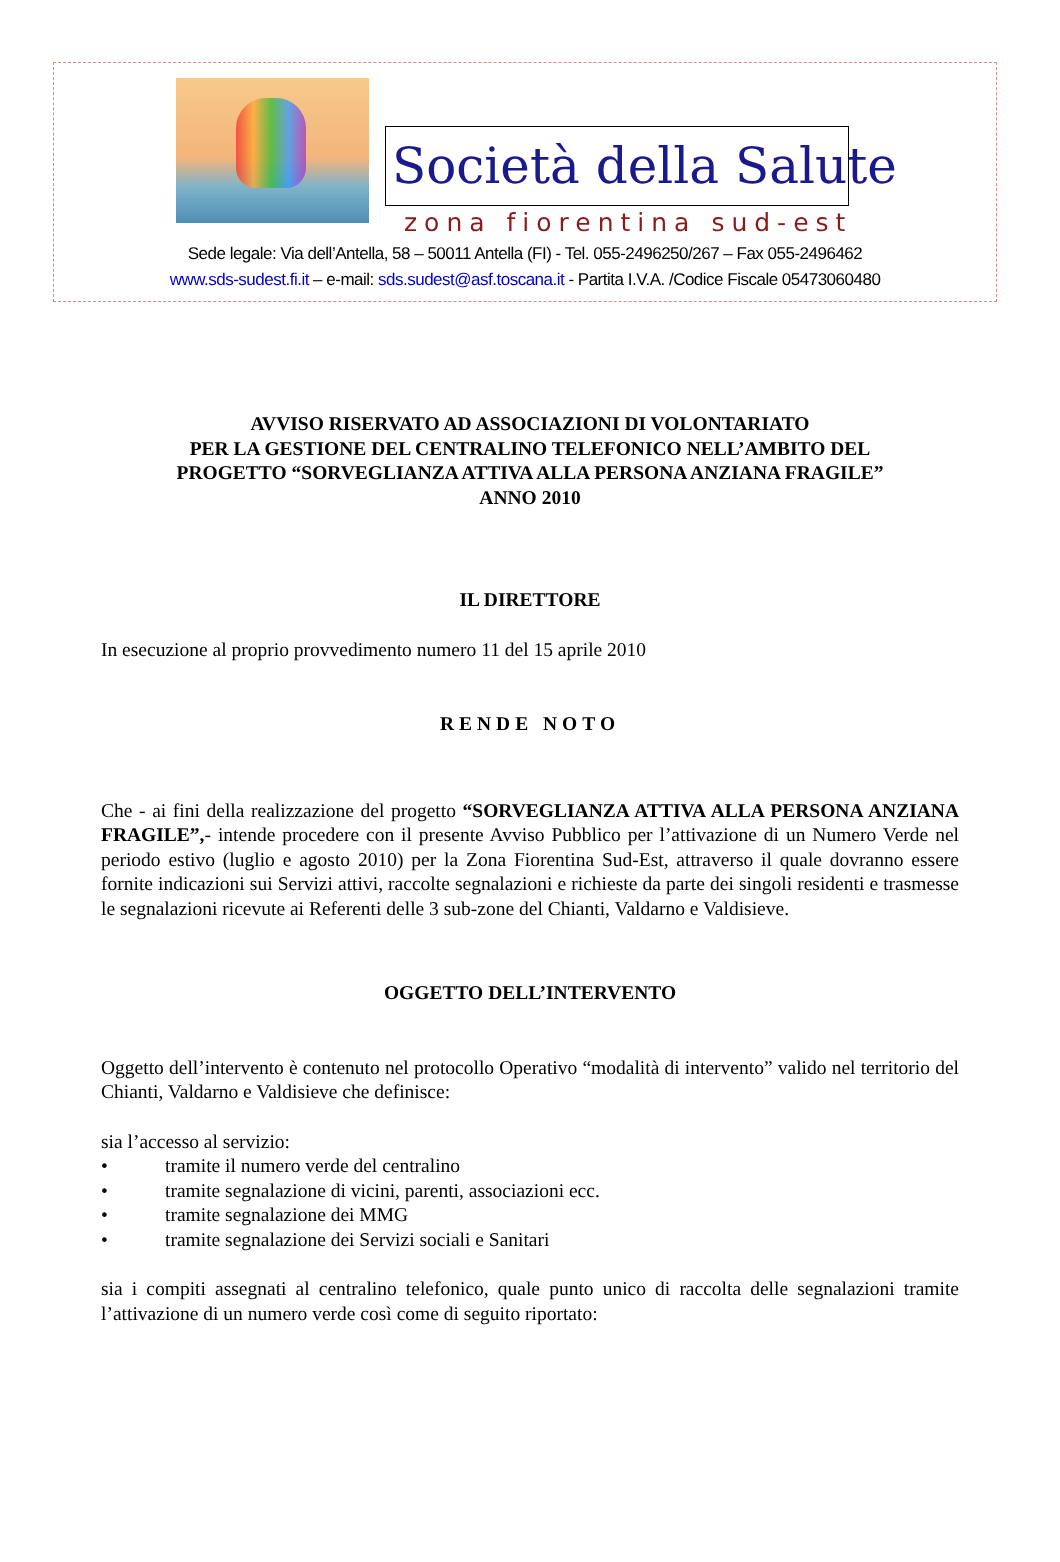Società della Salute
zona fiorentina sud-est
Sede legale: Via dell’Antella, 58 – 50011 Antella (FI) - Tel. 055-2496250/267 – Fax 055-2496462
www.sds-sudest.fi.it – e-mail: sds.sudest@asf.toscana.it - Partita I.V.A. /Codice Fiscale 05473060480
AVVISO RISERVATO AD ASSOCIAZIONI DI VOLONTARIATO
PER LA GESTIONE DEL CENTRALINO TELEFONICO NELL’AMBITO DEL
PROGETTO “SORVEGLIANZA ATTIVA ALLA PERSONA ANZIANA FRAGILE”
ANNO 2010
IL DIRETTORE
In esecuzione al proprio provvedimento numero 11 del 15 aprile 2010
RENDE NOTO
Che - ai fini della realizzazione del progetto “SORVEGLIANZA ATTIVA ALLA PERSONA ANZIANA FRAGILE”,- intende procedere con il presente Avviso Pubblico per l’attivazione di un Numero Verde nel periodo estivo (luglio e agosto 2010) per la Zona Fiorentina Sud-Est, attraverso il quale dovranno essere fornite indicazioni sui Servizi attivi, raccolte segnalazioni e richieste da parte dei singoli residenti e trasmesse le segnalazioni ricevute ai Referenti delle 3 sub-zone del Chianti, Valdarno e Valdisieve.
OGGETTO DELL’INTERVENTO
Oggetto dell’intervento è contenuto nel protocollo Operativo “modalità di intervento” valido nel territorio del Chianti, Valdarno e Valdisieve che definisce:
sia l’accesso al servizio:
• tramite il numero verde del centralino
• tramite segnalazione di vicini, parenti, associazioni ecc.
• tramite segnalazione dei MMG
• tramite segnalazione dei Servizi sociali e Sanitari
sia i compiti assegnati al centralino telefonico, quale punto unico di raccolta delle segnalazioni tramite l’attivazione di un numero verde così come di seguito riportato: